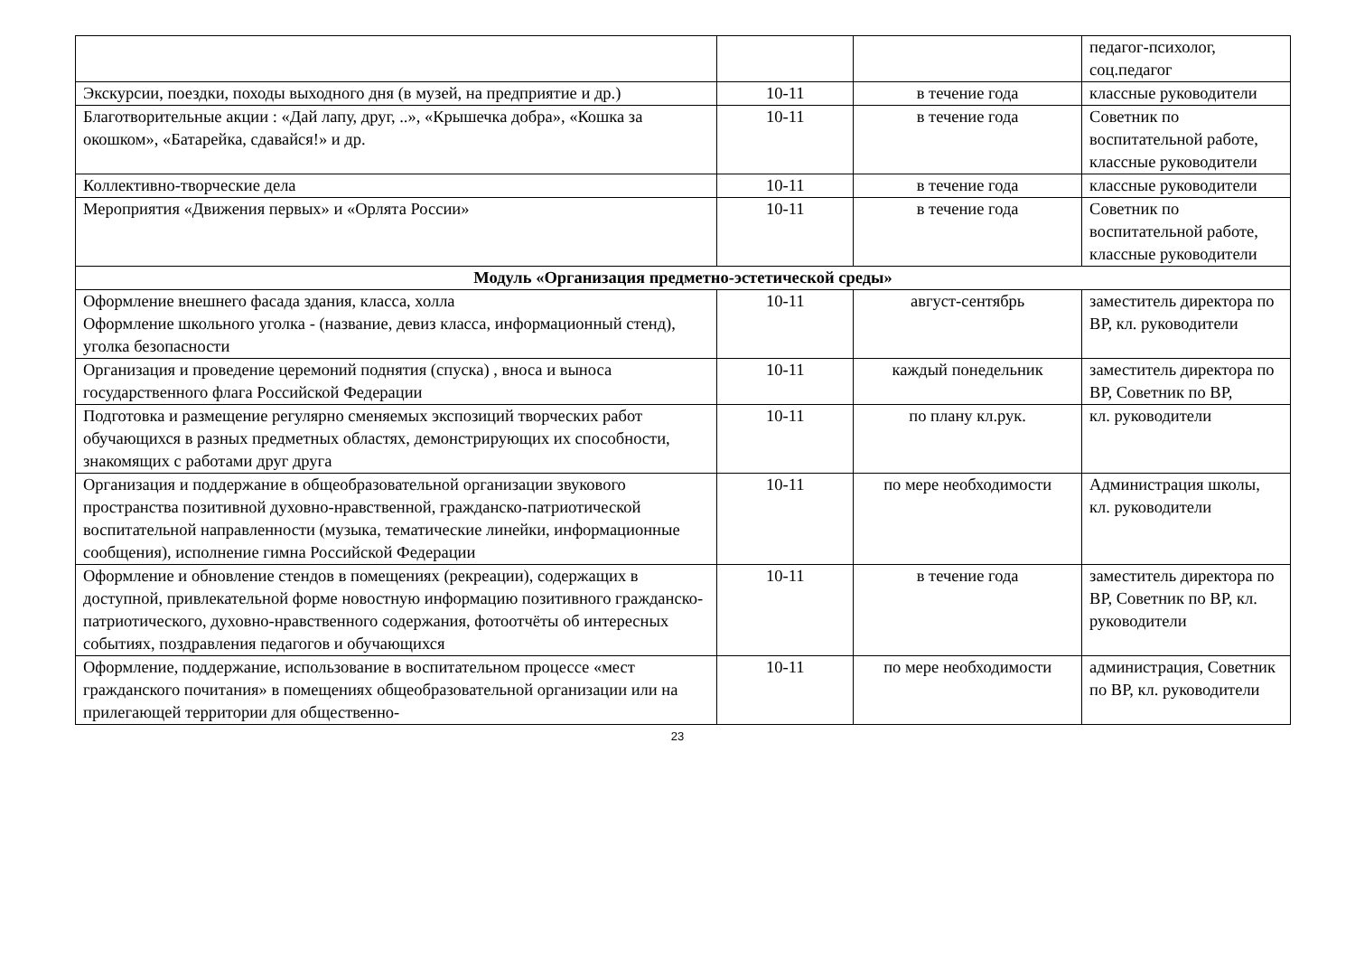| | | | педагог-психолог, соц.педагог |
| Экскурсии, поездки, походы выходного дня (в музей, на предприятие и др.) | 10-11 | в течение года | классные руководители |
| Благотворительные акции : «Дай лапу, друг, ..», «Крышечка добра», «Кошка за окошком», «Батарейка, сдавайся!» и др. | 10-11 | в течение года | Советник по воспитательной работе, классные руководители |
| Коллективно-творческие дела | 10-11 | в течение года | классные руководители |
| Мероприятия «Движения первых» и «Орлята России» | 10-11 | в течение года | Советник по воспитательной работе, классные руководители |
| Модуль «Организация предметно-эстетической среды» | | | |
| Оформление внешнего фасада здания, класса, холла Оформление школьного уголка - (название, девиз класса, информационный стенд), уголка безопасности | 10-11 | август-сентябрь | заместитель директора по ВР, кл. руководители |
| Организация и проведение церемоний поднятия (спуска) , вноса и выноса государственного флага Российской Федерации | 10-11 | каждый понедельник | заместитель директора по ВР, Советник по ВР, |
| Подготовка и размещение регулярно сменяемых экспозиций творческих работ обучающихся в разных предметных областях, демонстрирующих их способности, знакомящих с работами друг друга | 10-11 | по плану кл.рук. | кл. руководители |
| Организация и поддержание в общеобразовательной организации звукового пространства позитивной духовно-нравственной, гражданско-патриотической воспитательной направленности (музыка, тематические линейки, информационные сообщения), исполнение гимна Российской Федерации | 10-11 | по мере необходимости | Администрация школы, кл. руководители |
| Оформление и обновление стендов в помещениях (рекреации), содержащих в доступной, привлекательной форме новостную информацию позитивного гражданско-патриотического, духовно-нравственного содержания, фотоотчёты об интересных событиях, поздравления педагогов и обучающихся | 10-11 | в течение года | заместитель директора по ВР, Советник по ВР, кл. руководители |
| Оформление, поддержание, использование в воспитательном процессе «мест гражданского почитания» в помещениях общеобразовательной организации или на прилегающей территории для общественно- | 10-11 | по мере необходимости | администрация, Советник по ВР, кл. руководители |
23